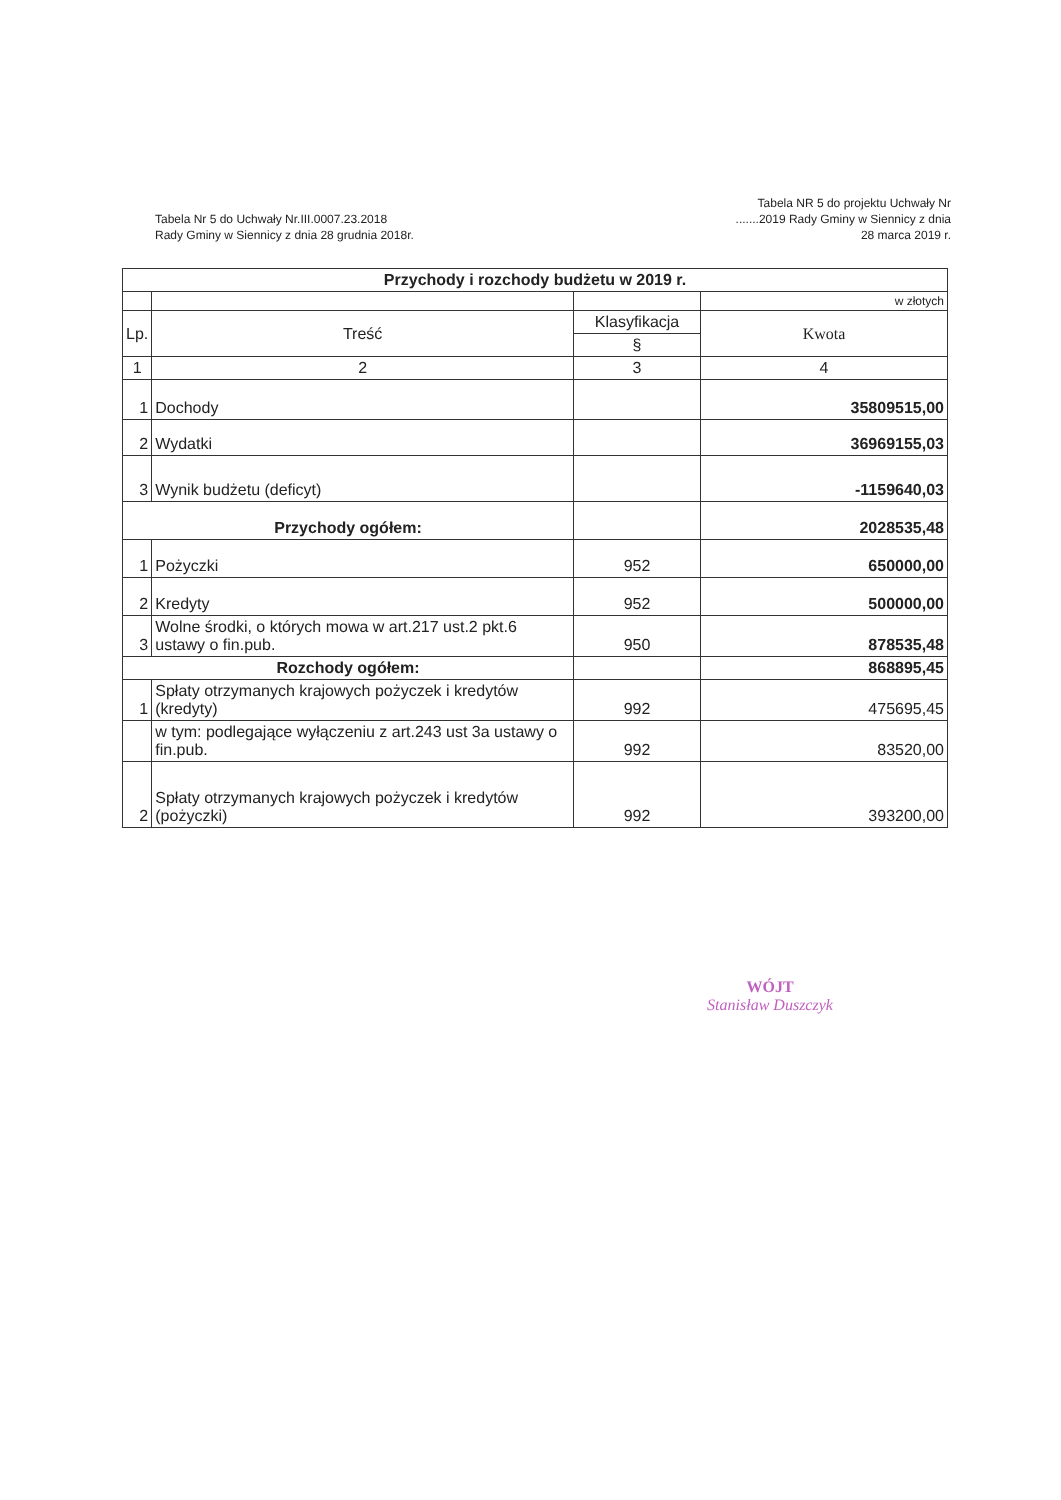Tabela Nr 5 do Uchwały Nr.III.0007.23.2018
Rady Gminy w Siennicy z dnia 28 grudnia 2018r.
Tabela NR 5 do projektu Uchwały Nr .......2019 Rady Gminy w Siennicy z dnia 28 marca 2019 r.
| Przychody i rozchody budżetu w 2019 r. | | | |
| --- | --- | --- | --- |
| | | | w złotych |
| Lp. | Treść | Klasyfikacja | Kwota |
| | | § | |
| 1 | 2 | 3 | 4 |
| 1 | Dochody | | 35809515,00 |
| 2 | Wydatki | | 36969155,03 |
| 3 | Wynik budżetu (deficyt) | | -1159640,03 |
| Przychody ogółem: | | | 2028535,48 |
| 1 | Pożyczki | 952 | 650000,00 |
| 2 | Kredyty | 952 | 500000,00 |
| 3 | Wolne środki, o których mowa w art.217 ust.2 pkt.6 ustawy o fin.pub. | 950 | 878535,48 |
| Rozchody ogółem: | | | 868895,45 |
| 1 | Spłaty otrzymanych krajowych pożyczek i kredytów (kredyty) | 992 | 475695,45 |
| | w tym: podlegające wyłączeniu z art.243 ust 3a ustawy o fin.pub. | 992 | 83520,00 |
| 2 | Spłaty otrzymanych krajowych pożyczek i kredytów (pożyczki) | 992 | 393200,00 |
WÓJT
Stanisław Duszczyk